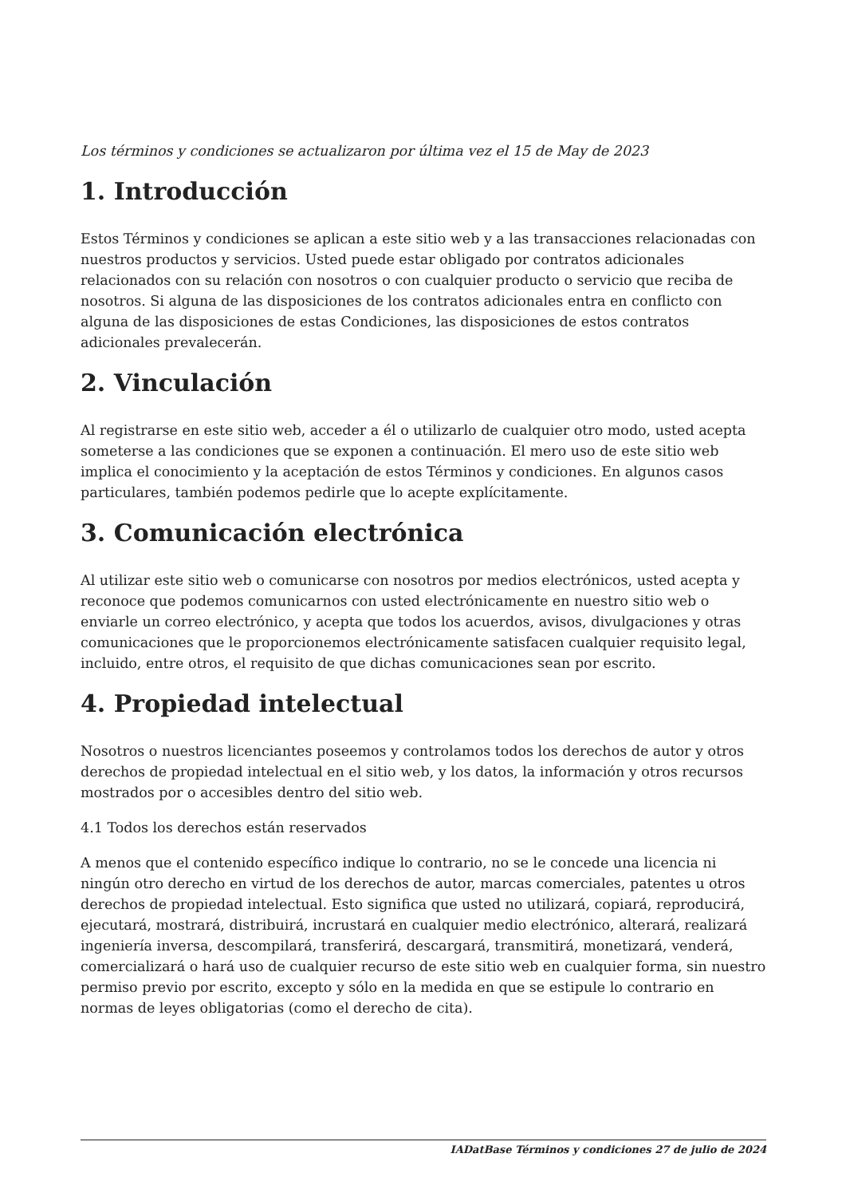Los términos y condiciones se actualizaron por última vez el 15 de May de 2023
1. Introducción
Estos Términos y condiciones se aplican a este sitio web y a las transacciones relacionadas con nuestros productos y servicios. Usted puede estar obligado por contratos adicionales relacionados con su relación con nosotros o con cualquier producto o servicio que reciba de nosotros. Si alguna de las disposiciones de los contratos adicionales entra en conflicto con alguna de las disposiciones de estas Condiciones, las disposiciones de estos contratos adicionales prevalecerán.
2. Vinculación
Al registrarse en este sitio web, acceder a él o utilizarlo de cualquier otro modo, usted acepta someterse a las condiciones que se exponen a continuación. El mero uso de este sitio web implica el conocimiento y la aceptación de estos Términos y condiciones. En algunos casos particulares, también podemos pedirle que lo acepte explícitamente.
3. Comunicación electrónica
Al utilizar este sitio web o comunicarse con nosotros por medios electrónicos, usted acepta y reconoce que podemos comunicarnos con usted electrónicamente en nuestro sitio web o enviarle un correo electrónico, y acepta que todos los acuerdos, avisos, divulgaciones y otras comunicaciones que le proporcionemos electrónicamente satisfacen cualquier requisito legal, incluido, entre otros, el requisito de que dichas comunicaciones sean por escrito.
4. Propiedad intelectual
Nosotros o nuestros licenciantes poseemos y controlamos todos los derechos de autor y otros derechos de propiedad intelectual en el sitio web, y los datos, la información y otros recursos mostrados por o accesibles dentro del sitio web.
4.1 Todos los derechos están reservados
A menos que el contenido específico indique lo contrario, no se le concede una licencia ni ningún otro derecho en virtud de los derechos de autor, marcas comerciales, patentes u otros derechos de propiedad intelectual. Esto significa que usted no utilizará, copiará, reproducirá, ejecutará, mostrará, distribuirá, incrustará en cualquier medio electrónico, alterará, realizará ingeniería inversa, descompilará, transferirá, descargará, transmitirá, monetizará, venderá, comercializará o hará uso de cualquier recurso de este sitio web en cualquier forma, sin nuestro permiso previo por escrito, excepto y sólo en la medida en que se estipule lo contrario en normas de leyes obligatorias (como el derecho de cita).
IADatBase Términos y condiciones 27 de julio de 2024